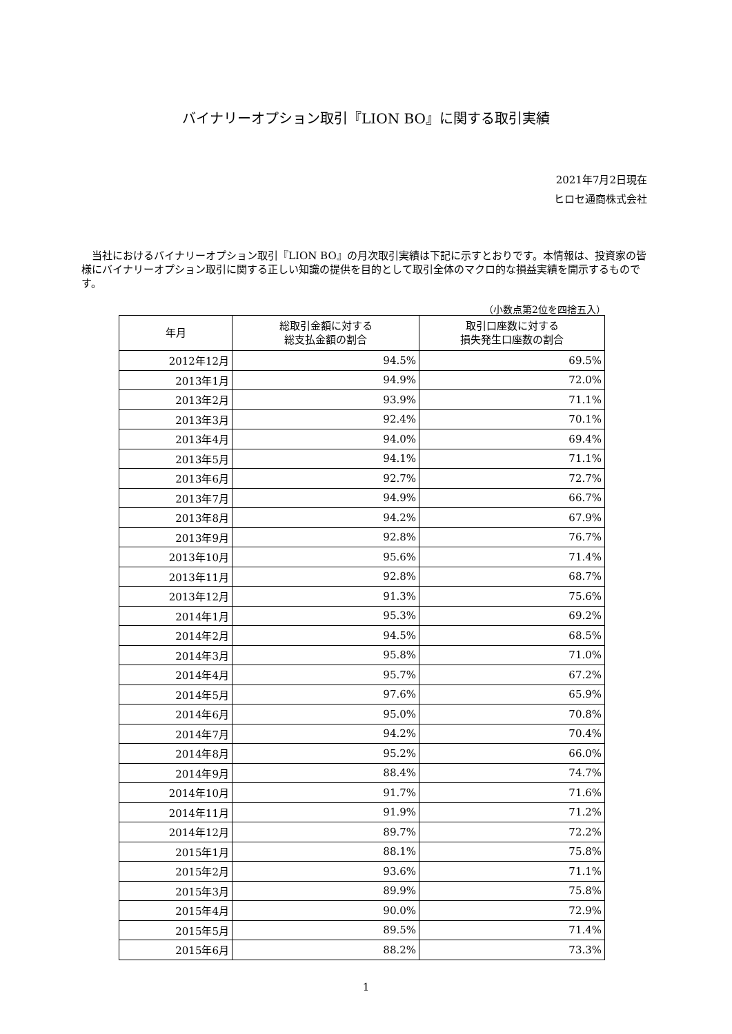バイナリーオプション取引『LION BO』に関する取引実績
2021年7月2日現在
ヒロセ通商株式会社
　当社におけるバイナリーオプション取引『LION BO』の月次取引実績は下記に示すとおりです。本情報は、投資家の皆様にバイナリーオプション取引に関する正しい知識の提供を目的として取引全体のマクロ的な損益実績を開示するものです。
（小数点第2位を四捨五入）
| 年月 | 総取引金額に対する 総支払金額の割合 | 取引口座数に対する 損失発生口座数の割合 |
| --- | --- | --- |
| 2012年12月 | 94.5% | 69.5% |
| 2013年1月 | 94.9% | 72.0% |
| 2013年2月 | 93.9% | 71.1% |
| 2013年3月 | 92.4% | 70.1% |
| 2013年4月 | 94.0% | 69.4% |
| 2013年5月 | 94.1% | 71.1% |
| 2013年6月 | 92.7% | 72.7% |
| 2013年7月 | 94.9% | 66.7% |
| 2013年8月 | 94.2% | 67.9% |
| 2013年9月 | 92.8% | 76.7% |
| 2013年10月 | 95.6% | 71.4% |
| 2013年11月 | 92.8% | 68.7% |
| 2013年12月 | 91.3% | 75.6% |
| 2014年1月 | 95.3% | 69.2% |
| 2014年2月 | 94.5% | 68.5% |
| 2014年3月 | 95.8% | 71.0% |
| 2014年4月 | 95.7% | 67.2% |
| 2014年5月 | 97.6% | 65.9% |
| 2014年6月 | 95.0% | 70.8% |
| 2014年7月 | 94.2% | 70.4% |
| 2014年8月 | 95.2% | 66.0% |
| 2014年9月 | 88.4% | 74.7% |
| 2014年10月 | 91.7% | 71.6% |
| 2014年11月 | 91.9% | 71.2% |
| 2014年12月 | 89.7% | 72.2% |
| 2015年1月 | 88.1% | 75.8% |
| 2015年2月 | 93.6% | 71.1% |
| 2015年3月 | 89.9% | 75.8% |
| 2015年4月 | 90.0% | 72.9% |
| 2015年5月 | 89.5% | 71.4% |
| 2015年6月 | 88.2% | 73.3% |
1